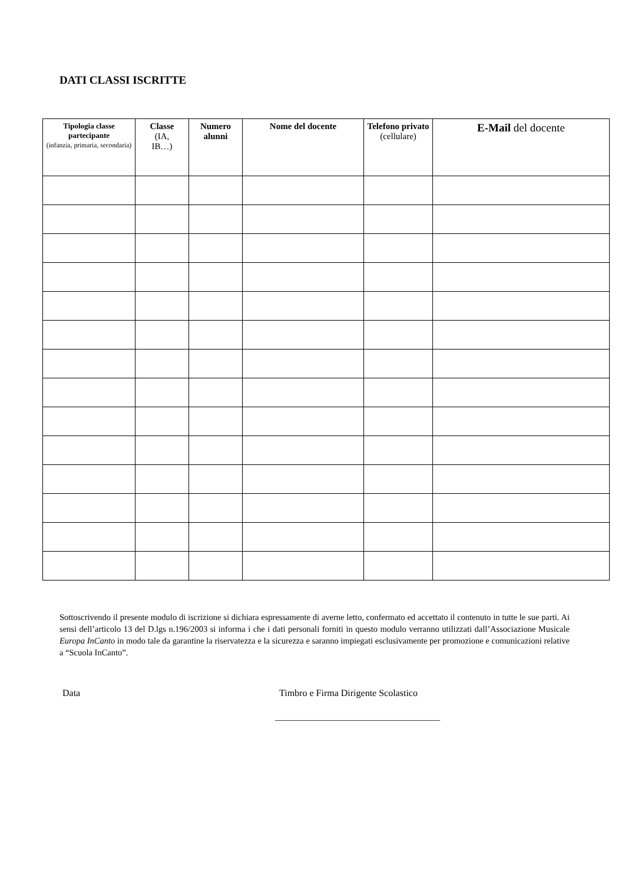DATI CLASSI ISCRITTE
| Tipologia classe partecipante (infanzia, primaria, secondaria) | Classe (IA, IB…) | Numero alunni | Nome del docente | Telefono privato (cellulare) | E-Mail del docente |
| --- | --- | --- | --- | --- | --- |
Sottoscrivendo il presente modulo di iscrizione si dichiara espressamente di averne letto, confermato ed accettato il contenuto in tutte le sue parti. Ai sensi dell’articolo 13 del D.lgs n.196/2003 si informa i che i dati personali forniti in questo modulo verranno utilizzati dall’Associazione Musicale Europa InCanto in modo tale da garantine la riservatezza e la sicurezza e saranno impiegati esclusivamente per promozione e comunicazioni relative a “Scuola InCanto”.
Data Timbro e Firma Dirigente Scolastico
___________________________________